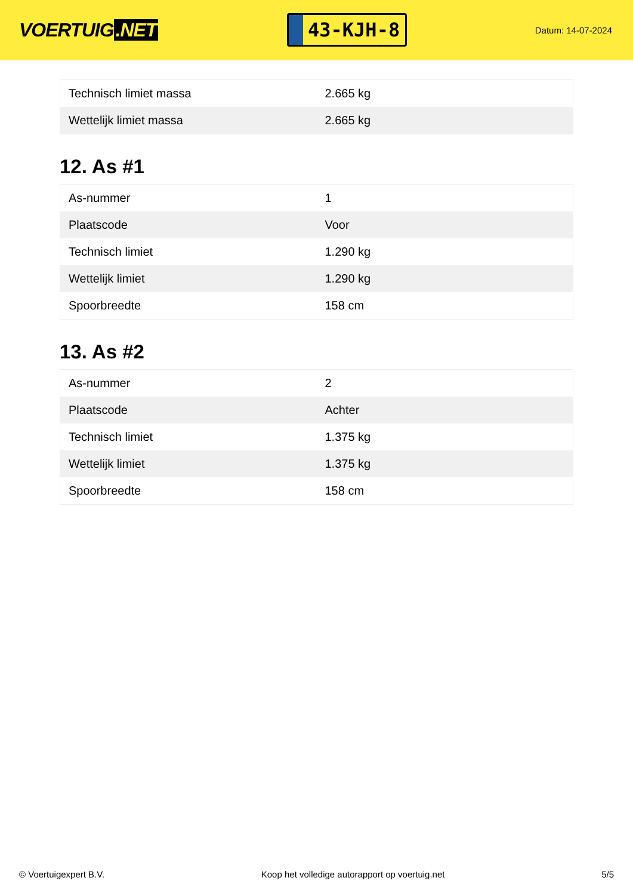VOERTUIG.NET
43-KJH-8
Datum: 14-07-2024
| Technisch limiet massa | 2.665 kg |
| Wettelijk limiet massa | 2.665 kg |
12. As #1
| As-nummer | 1 |
| Plaatscode | Voor |
| Technisch limiet | 1.290 kg |
| Wettelijk limiet | 1.290 kg |
| Spoorbreedte | 158 cm |
13. As #2
| As-nummer | 2 |
| Plaatscode | Achter |
| Technisch limiet | 1.375 kg |
| Wettelijk limiet | 1.375 kg |
| Spoorbreedte | 158 cm |
© Voertuigexpert B.V. Koop het volledige autorapport op voertuig.net 5/5